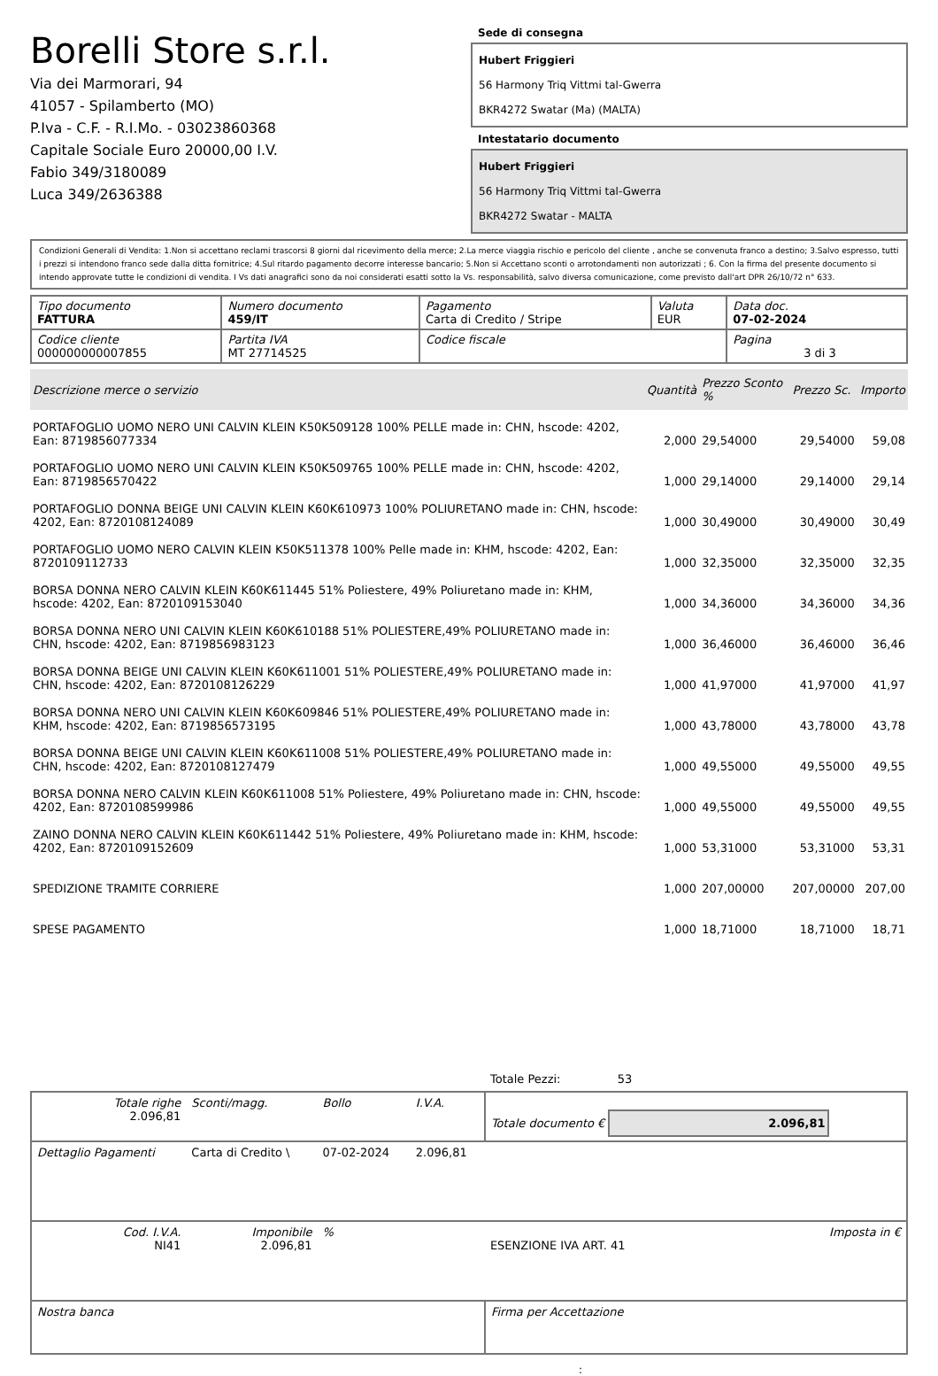Borelli Store s.r.l.
Via dei Marmorari, 94
41057 - Spilamberto (MO)
P.Iva - C.F. - R.I.Mo. - 03023860368
Capitale Sociale Euro 20000,00 I.V.
Fabio 349/3180089
Luca 349/2636388
Sede di consegna
Hubert Friggieri
56 Harmony Triq Vittmi tal-Gwerra
BKR4272 Swatar (Ma) (MALTA)
Intestatario documento
Hubert Friggieri
56 Harmony Triq Vittmi tal-Gwerra
BKR4272 Swatar - MALTA
Condizioni Generali di Vendita: 1.Non si accettano reclami trascorsi 8 giorni dal ricevimento della merce; 2.La merce viaggia rischio e pericolo del cliente , anche se convenuta franco a destino; 3.Salvo espresso, tutti i prezzi si intendono franco sede dalla ditta fornitrice; 4.Sul ritardo pagamento decorre interesse bancario; 5.Non si Accettano sconti o arrotondamenti non autorizzati ; 6. Con la firma del presente documento si intendo approvate tutte le condizioni di vendita. I Vs dati anagrafici sono da noi considerati esatti sotto la Vs. responsabilità, salvo diversa comunicazione, come previsto dall'art DPR 26/10/72 n° 633.
| Tipo documento FATTURA | Numero documento 459/IT | Pagamento Carta di Credito / Stripe | Valuta EUR | Data doc. 07-02-2024 |
| Codice cliente 000000000007855 | Partita IVA MT 27714525 | Codice fiscale | | Pagina 3 di 3 |
| Descrizione merce o servizio | Quantità | Prezzo Sconto % | Prezzo Sc. | Importo |
| --- | --- | --- | --- | --- |
| PORTAFOGLIO UOMO NERO UNI CALVIN KLEIN K50K509128 100% PELLE made in: CHN, hscode: 4202, Ean: 8719856077334 | 2,000 | 29,54000 | 29,54000 | 59,08 |
| PORTAFOGLIO UOMO NERO UNI CALVIN KLEIN K50K509765 100% PELLE made in: CHN, hscode: 4202, Ean: 8719856570422 | 1,000 | 29,14000 | 29,14000 | 29,14 |
| PORTAFOGLIO DONNA BEIGE UNI CALVIN KLEIN K60K610973 100% POLIURETANO made in: CHN, hscode: 4202, Ean: 8720108124089 | 1,000 | 30,49000 | 30,49000 | 30,49 |
| PORTAFOGLIO UOMO NERO CALVIN KLEIN K50K511378 100% Pelle made in: KHM, hscode: 4202, Ean: 8720109112733 | 1,000 | 32,35000 | 32,35000 | 32,35 |
| BORSA DONNA NERO CALVIN KLEIN K60K611445 51% Poliestere, 49% Poliuretano made in: KHM, hscode: 4202, Ean: 8720109153040 | 1,000 | 34,36000 | 34,36000 | 34,36 |
| BORSA DONNA NERO UNI CALVIN KLEIN K60K610188 51% POLIESTERE,49% POLIURETANO made in: CHN, hscode: 4202, Ean: 8719856983123 | 1,000 | 36,46000 | 36,46000 | 36,46 |
| BORSA DONNA BEIGE UNI CALVIN KLEIN K60K611001 51% POLIESTERE,49% POLIURETANO made in: CHN, hscode: 4202, Ean: 8720108126229 | 1,000 | 41,97000 | 41,97000 | 41,97 |
| BORSA DONNA NERO UNI CALVIN KLEIN K60K609846 51% POLIESTERE,49% POLIURETANO made in: KHM, hscode: 4202, Ean: 8719856573195 | 1,000 | 43,78000 | 43,78000 | 43,78 |
| BORSA DONNA BEIGE UNI CALVIN KLEIN K60K611008 51% POLIESTERE,49% POLIURETANO made in: CHN, hscode: 4202, Ean: 8720108127479 | 1,000 | 49,55000 | 49,55000 | 49,55 |
| BORSA DONNA NERO CALVIN KLEIN K60K611008 51% Poliestere, 49% Poliuretano made in: CHN, hscode: 4202, Ean: 8720108599986 | 1,000 | 49,55000 | 49,55000 | 49,55 |
| ZAINO DONNA NERO CALVIN KLEIN K60K611442 51% Poliestere, 49% Poliuretano made in: KHM, hscode: 4202, Ean: 8720109152609 | 1,000 | 53,31000 | 53,31000 | 53,31 |
| SPEDIZIONE TRAMITE CORRIERE | 1,000 | 207,00000 | 207,00000 | 207,00 |
| SPESE PAGAMENTO | 1,000 | 18,71000 | 18,71000 | 18,71 |
Totale Pezzi: 53
| Totale righe 2.096,81 | Sconti/magg. | Bollo | I.V.A. | Totale documento € 2.096,81 | |
| Dettaglio Pagamenti | Carta di Credito \ | 07-02-2024 | 2.096,81 | | |
| Cod. I.V.A. NI41 | Imponibile 2.096,81 | % | | ESENZIONE IVA ART. 41 | Imposta in € |
| Nostra banca | | | | Firma per Accettazione | |
: